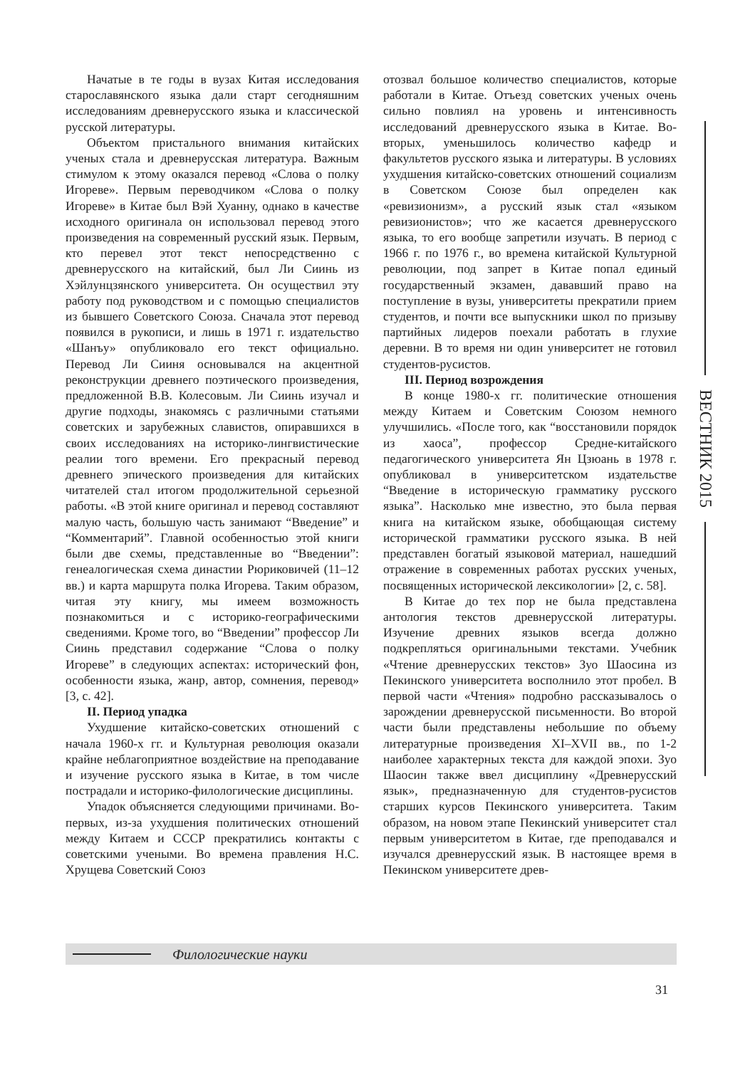Начатые в те годы в вузах Китая исследования старославянского языка дали старт сегодняшним исследованиям древнерусского языка и классической русской литературы.
Объектом пристального внимания китайских ученых стала и древнерусская литература. Важным стимулом к этому оказался перевод «Слова о полку Игореве». Первым переводчиком «Слова о полку Игореве» в Китае был Вэй Хуанну, однако в качестве исходного оригинала он использовал перевод этого произведения на современный русский язык. Первым, кто перевел этот текст непосредственно с древнерусского на китайский, был Ли Сиинь из Хэйлунцзянского университета. Он осуществил эту работу под руководством и с помощью специалистов из бывшего Советского Союза. Сначала этот перевод появился в рукописи, и лишь в 1971 г. издательство «Шанъу» опубликовало его текст официально. Перевод Ли Сииня основывался на акцентной реконструкции древнего поэтического произведения, предложенной В.В. Колесовым. Ли Сиинь изучал и другие подходы, знакомясь с различными статьями советских и зарубежных славистов, опиравшихся в своих исследованиях на историко-лингвистические реалии того времени. Его прекрасный перевод древнего эпического произведения для китайских читателей стал итогом продолжительной серьезной работы. «В этой книге оригинал и перевод составляют малую часть, большую часть занимают “Введение” и “Комментарий”. Главной особенностью этой книги были две схемы, представленные во “Введении”: генеалогическая схема династии Рюриковичей (11–12 вв.) и карта маршрута полка Игорева. Таким образом, читая эту книгу, мы имеем возможность познакомиться и с историко-географическими сведениями. Кроме того, во “Введении” профессор Ли Сиинь представил содержание “Слова о полку Игореве” в следующих аспектах: исторический фон, особенности языка, жанр, автор, сомнения, перевод» [3, с. 42].
II. Период упадка
Ухудшение китайско-советских отношений с начала 1960-х гг. и Культурная революция оказали крайне неблагоприятное воздействие на преподавание и изучение русского языка в Китае, в том числе пострадали и историко-филологические дисциплины.
Упадок объясняется следующими причинами. Во-первых, из-за ухудшения политических отношений между Китаем и СССР прекратились контакты с советскими учеными. Во времена правления Н.С. Хрущева Советский Союз
отозвал большое количество специалистов, которые работали в Китае. Отъезд советских ученых очень сильно повлиял на уровень и интенсивность исследований древнерусского языка в Китае. Во-вторых, уменьшилось количество кафедр и факультетов русского языка и литературы. В условиях ухудшения китайско-советских отношений социализм в Советском Союзе был определен как «ревизионизм», а русский язык стал «языком ревизионистов»; что же касается древнерусского языка, то его вообще запретили изучать. В период с 1966 г. по 1976 г., во времена китайской Культурной революции, под запрет в Китае попал единый государственный экзамен, дававший право на поступление в вузы, университеты прекратили прием студентов, и почти все выпускники школ по призыву партийных лидеров поехали работать в глухие деревни. В то время ни один университет не готовил студентов-русистов.
III. Период возрождения
В конце 1980-х гг. политические отношения между Китаем и Советским Союзом немного улучшились. «После того, как “восстановили порядок из хаоса”, профессор Средне-китайского педагогического университета Ян Цзюань в 1978 г. опубликовал в университетском издательстве “Введение в историческую грамматику русского языка”. Насколько мне известно, это была первая книга на китайском языке, обобщающая систему исторической грамматики русского языка. В ней представлен богатый языковой материал, нашедший отражение в современных работах русских ученых, посвященных исторической лексикологии» [2, с. 58].
В Китае до тех пор не была представлена антология текстов древнерусской литературы. Изучение древних языков всегда должно подкрепляться оригинальными текстами. Учебник «Чтение древнерусских текстов» Зуо Шаосина из Пекинского университета восполнило этот пробел. В первой части «Чтения» подробно рассказывалось о зарождении древнерусской письменности. Во второй части были представлены небольшие по объему литературные произведения XI–XVII вв., по 1-2 наиболее характерных текста для каждой эпохи. Зуо Шаосин также ввел дисциплину «Древнерусский язык», предназначенную для студентов-русистов старших курсов Пекинского университета. Таким образом, на новом этапе Пекинский университет стал первым университетом в Китае, где преподавался и изучался древнерусский язык. В настоящее время в Пекинском университете древ-
ВЕСТНИК 2015
Филологические науки
31